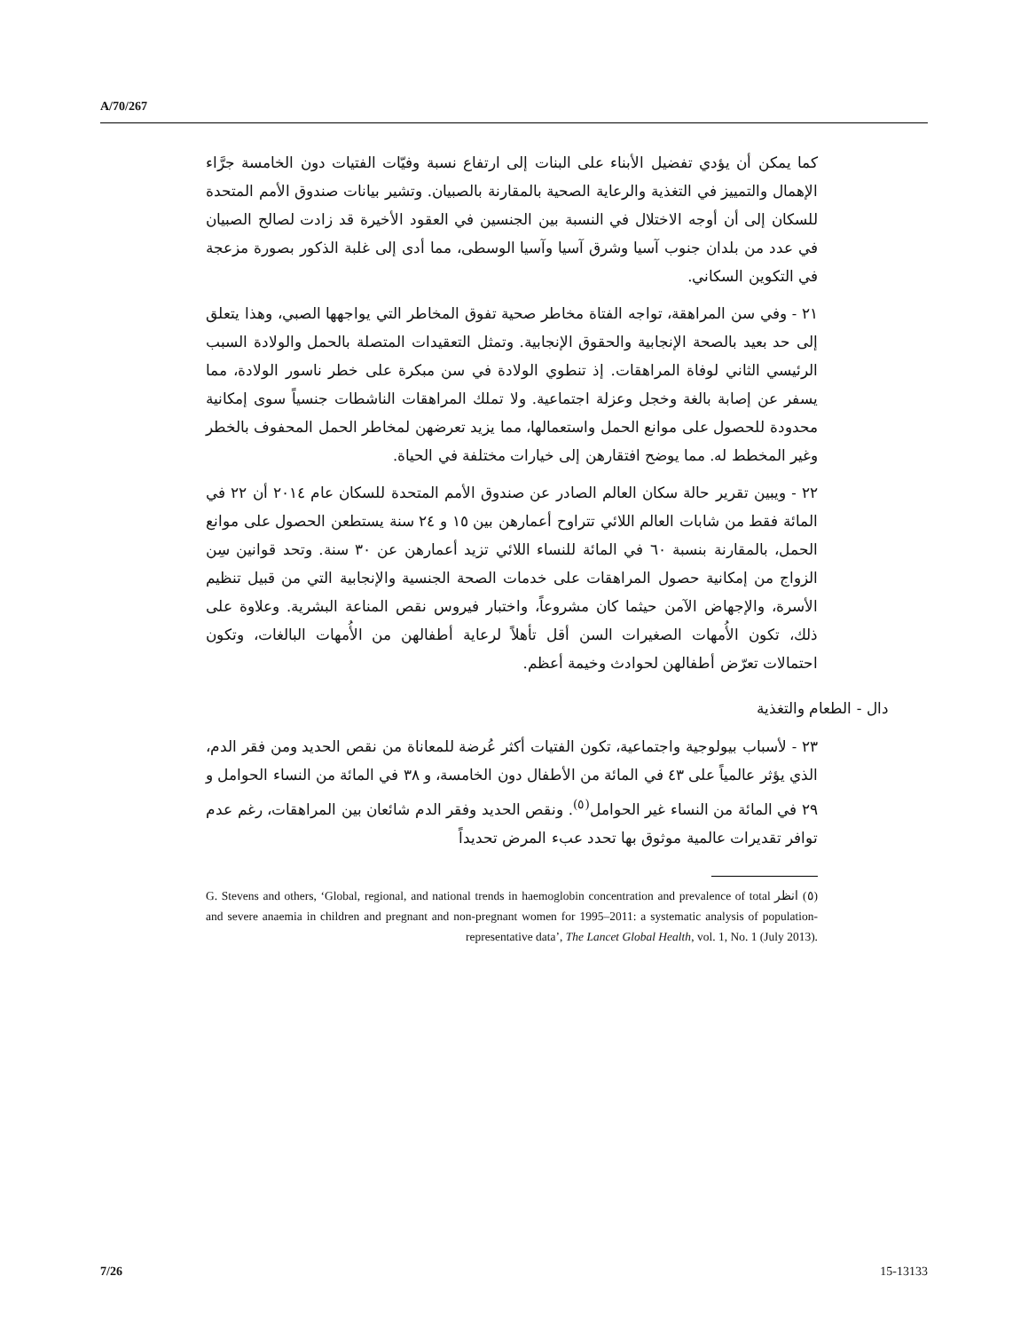A/70/267
كما يمكن أن يؤدي تفضيل الأبناء على البنات إلى ارتفاع نسبة وفيّات الفتيات دون الخامسة جرَّاء الإهمال والتمييز في التغذية والرعاية الصحية بالمقارنة بالصبيان. وتشير بيانات صندوق الأمم المتحدة للسكان إلى أن أوجه الاختلال في النسبة بين الجنسين في العقود الأخيرة قد زادت لصالح الصبيان في عدد من بلدان جنوب آسيا وشرق آسيا وآسيا الوسطى، مما أدى إلى غلبة الذكور بصورة مزعجة في التكوين السكاني.
٢١ - وفي سن المراهقة، تواجه الفتاة مخاطر صحية تفوق المخاطر التي يواجهها الصبي، وهذا يتعلق إلى حد بعيد بالصحة الإنجابية والحقوق الإنجابية. وتمثل التعقيدات المتصلة بالحمل والولادة السبب الرئيسي الثاني لوفاة المراهقات. إذ تنطوي الولادة في سن مبكرة على خطر ناسور الولادة، مما يسفر عن إصابة بالغة وخجل وعزلة اجتماعية. ولا تملك المراهقات الناشطات جنسياً سوى إمكانية محدودة للحصول على موانع الحمل واستعمالها، مما يزيد تعرضهن لمخاطر الحمل المحفوف بالخطر وغير المخطط له. مما يوضح افتقارهن إلى خيارات مختلفة في الحياة.
٢٢ - ويبين تقرير حالة سكان العالم الصادر عن صندوق الأمم المتحدة للسكان عام ٢٠١٤ أن ٢٢ في المائة فقط من شابات العالم اللائي تتراوح أعمارهن بين ١٥ و ٢٤ سنة يستطعن الحصول على موانع الحمل، بالمقارنة بنسبة ٦٠ في المائة للنساء اللائي تزيد أعمارهن عن ٣٠ سنة. وتحد قوانين سِن الزواج من إمكانية حصول المراهقات على خدمات الصحة الجنسية والإنجابية التي من قبيل تنظيم الأسرة، والإجهاض الآمن حيثما كان مشروعاً، واختبار فيروس نقص المناعة البشرية. وعلاوة على ذلك، تكون الأُمهات الصغيرات السن أقل تأهلاً لرعاية أطفالهن من الأُمهات البالغات، وتكون احتمالات تعرّض أطفالهن لحوادث وخيمة أعظم.
دال - الطعام والتغذية
٢٣ - لأسباب بيولوجية واجتماعية، تكون الفتيات أكثر عُرضة للمعاناة من نقص الحديد ومن فقر الدم، الذي يؤثر عالمياً على ٤٣ في المائة من الأطفال دون الخامسة، و ٣٨ في المائة من النساء الحوامل و ٢٩ في المائة من النساء غير الحوامل<sup>(٥)</sup>. ونقص الحديد وفقر الدم شائعان بين المراهقات، رغم عدم توافر تقديرات عالمية موثوق بها تحدد عبء المرض تحديداً
(٥) انظر G. Stevens and others, ‘Global, regional, and national trends in haemoglobin concentration and prevalence of total and severe anaemia in children and pregnant and non-pregnant women for 1995–2011: a systematic analysis of population-representative data’, The Lancet Global Health, vol. 1, No. 1 (July 2013).
7/26 15-13133